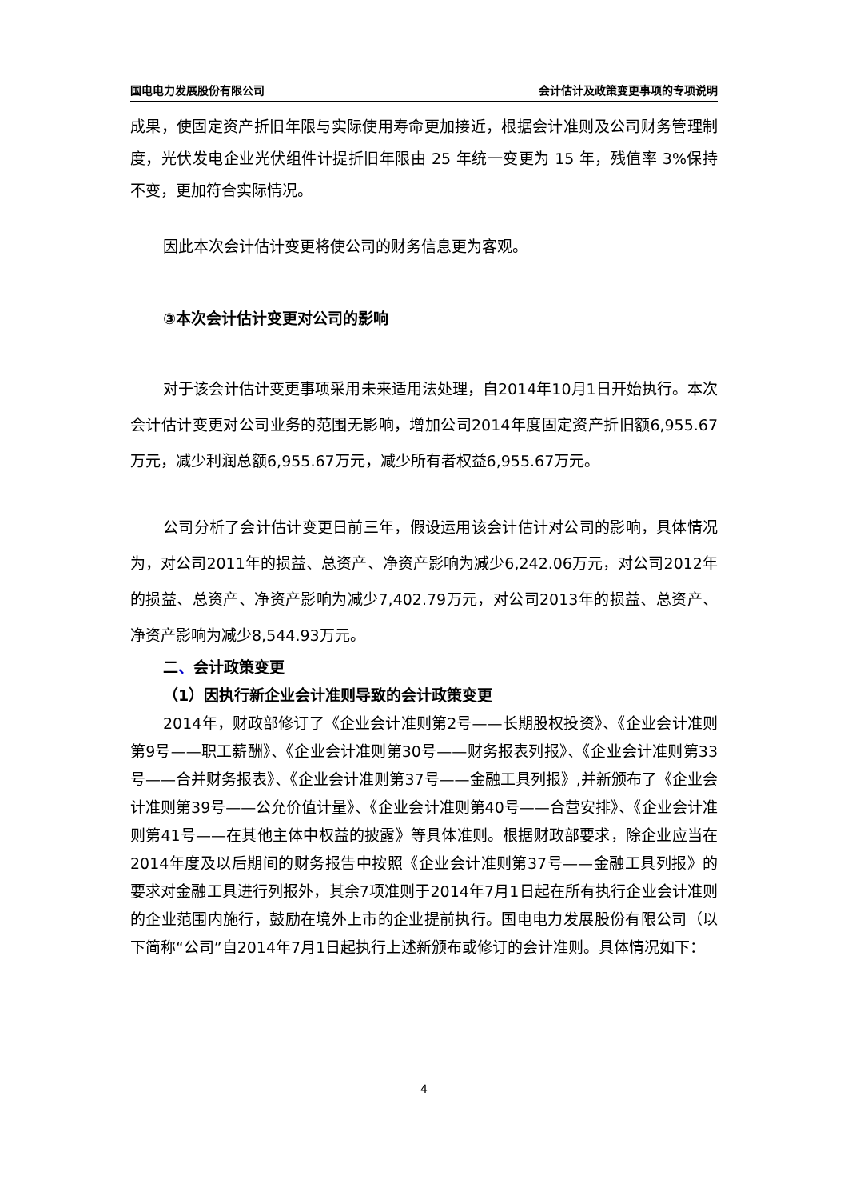国电电力发展股份有限公司 会计估计及政策变更事项的专项说明
成果，使固定资产折旧年限与实际使用寿命更加接近，根据会计准则及公司财务管理制度，光伏发电企业光伏组件计提折旧年限由 25 年统一变更为 15 年，残值率 3%保持不变，更加符合实际情况。
因此本次会计估计变更将使公司的财务信息更为客观。
③本次会计估计变更对公司的影响
对于该会计估计变更事项采用未来适用法处理，自2014年10月1日开始执行。本次会计估计变更对公司业务的范围无影响，增加公司2014年度固定资产折旧额6,955.67万元，减少利润总额6,955.67万元，减少所有者权益6,955.67万元。
公司分析了会计估计变更日前三年，假设运用该会计估计对公司的影响，具体情况为，对公司2011年的损益、总资产、净资产影响为减少6,242.06万元，对公司2012年的损益、总资产、净资产影响为减少7,402.79万元，对公司2013年的损益、总资产、净资产影响为减少8,544.93万元。
二、会计政策变更
（1）因执行新企业会计准则导致的会计政策变更
2014年，财政部修订了《企业会计准则第2号——长期股权投资》、《企业会计准则第9号——职工薪酬》、《企业会计准则第30号——财务报表列报》、《企业会计准则第33号——合并财务报表》、《企业会计准则第37号——金融工具列报》,并新颁布了《企业会计准则第39号——公允价值计量》、《企业会计准则第40号——合营安排》、《企业会计准则第41号——在其他主体中权益的披露》等具体准则。根据财政部要求，除企业应当在2014年度及以后期间的财务报告中按照《企业会计准则第37号——金融工具列报》的要求对金融工具进行列报外，其余7项准则于2014年7月1日起在所有执行企业会计准则的企业范围内施行，鼓励在境外上市的企业提前执行。国电电力发展股份有限公司（以下简称“公司”自2014年7月1日起执行上述新颁布或修订的会计准则。具体情况如下：
4